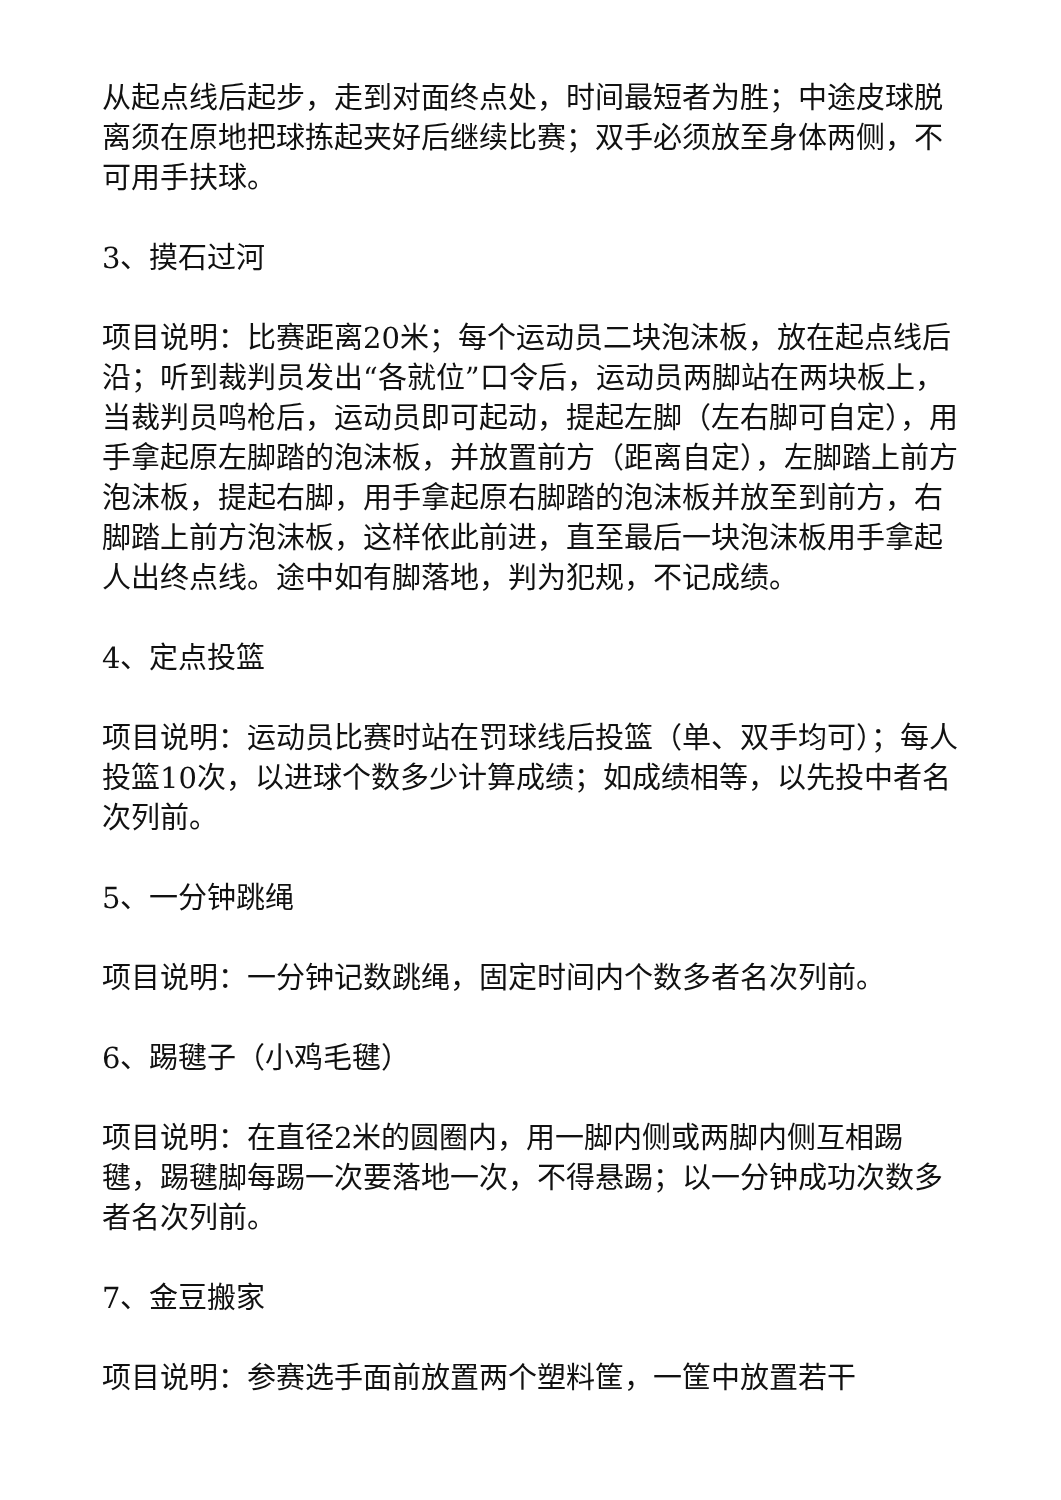从起点线后起步，走到对面终点处，时间最短者为胜；中途皮球脱离须在原地把球拣起夹好后继续比赛；双手必须放至身体两侧，不可用手扶球。
3、摸石过河
项目说明：比赛距离20米；每个运动员二块泡沫板，放在起点线后沿；听到裁判员发出“各就位”口令后，运动员两脚站在两块板上，当裁判员鸣枪后，运动员即可起动，提起左脚（左右脚可自定），用手拿起原左脚踏的泡沫板，并放置前方（距离自定），左脚踏上前方泡沫板，提起右脚，用手拿起原右脚踏的泡沫板并放至到前方，右脚踏上前方泡沫板，这样依此前进，直至最后一块泡沫板用手拿起人出终点线。途中如有脚落地，判为犯规，不记成绩。
4、定点投篮
项目说明：运动员比赛时站在罚球线后投篮（单、双手均可）；每人投篮10次，以进球个数多少计算成绩；如成绩相等，以先投中者名次列前。
5、一分钟跳绳
项目说明：一分钟记数跳绳，固定时间内个数多者名次列前。
6、踢毽子（小鸡毛毽）
项目说明：在直径2米的圆圈内，用一脚内侧或两脚内侧互相踢毽，踢毽脚每踢一次要落地一次，不得悬踢；以一分钟成功次数多者名次列前。
7、金豆搬家
项目说明：参赛选手面前放置两个塑料筐，一筐中放置若干